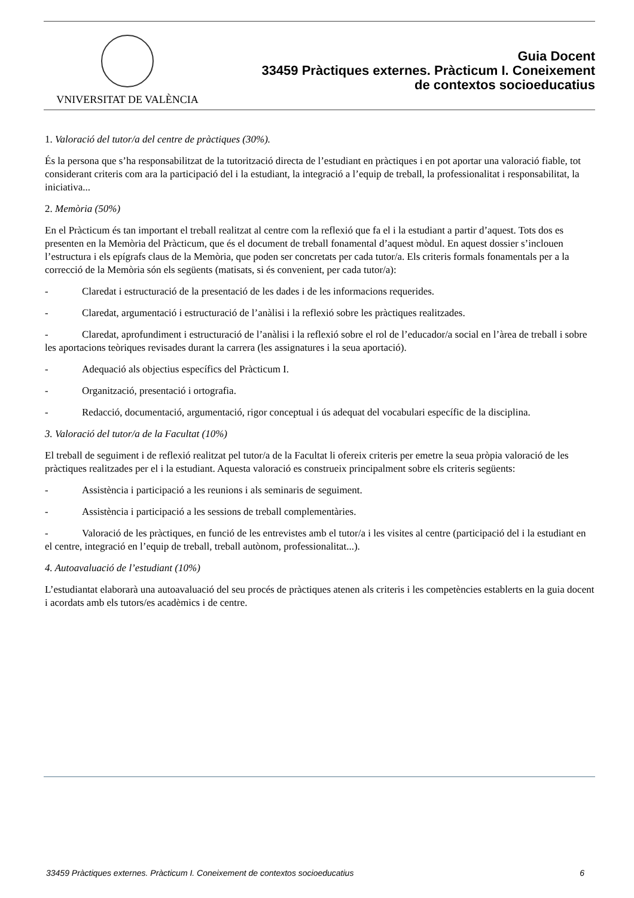VNIVERSITAT DE VALÈNCIA
Guia Docent
33459 Pràctiques externes. Pràcticum I. Coneixement
de contextos socioeducatius
1. Valoració del tutor/a del centre de pràctiques (30%).
És la persona que s’ha responsabilitzat de la tutorització directa de l’estudiant en pràctiques i en pot aportar una valoració fiable, tot considerant criteris com ara la participació del i la estudiant, la integració a l’equip de treball, la professionalitat i responsabilitat, la iniciativa...
2. Memòria (50%)
En el Pràcticum és tan important el treball realitzat al centre com la reflexió que fa el i la estudiant a partir d’aquest. Tots dos es presenten en la Memòria del Pràcticum, que és el document de treball fonamental d’aquest mòdul. En aquest dossier s’inclouen l’estructura i els epígrafs claus de la Memòria, que poden ser concretats per cada tutor/a. Els criteris formals fonamentals per a la correcció de la Memòria són els següents (matisats, si és convenient, per cada tutor/a):
- Claredat i estructuració de la presentació de les dades i de les informacions requerides.
- Claredat, argumentació i estructuració de l’anàlisi i la reflexió sobre les pràctiques realitzades.
- Claredat, aprofundiment i estructuració de l’anàlisi i la reflexió sobre el rol de l’educador/a social en l’àrea de treball i sobre les aportacions teòriques revisades durant la carrera (les assignatures i la seua aportació).
- Adequació als objectius específics del Pràcticum I.
- Organització, presentació i ortografia.
- Redacció, documentació, argumentació, rigor conceptual i ús adequat del vocabulari específic de la disciplina.
3. Valoració del tutor/a de la Facultat (10%)
El treball de seguiment i de reflexió realitzat pel tutor/a de la Facultat li ofereix criteris per emetre la seua pròpia valoració de les pràctiques realitzades per el i la estudiant. Aquesta valoració es construeix principalment sobre els criteris següents:
- Assistència i participació a les reunions i als seminaris de seguiment.
- Assistència i participació a les sessions de treball complementàries.
- Valoració de les pràctiques, en funció de les entrevistes amb el tutor/a i les visites al centre (participació del i la estudiant en el centre, integració en l’equip de treball, treball autònom, professionalitat...).
4. Autoavaluació de l’estudiant (10%)
L’estudiantat elaborarà una autoavaluació del seu procés de pràctiques atenen als criteris i les competències establerts en la guia docent i acordats amb els tutors/es acadèmics i de centre.
33459 Pràctiques externes. Pràcticum I. Coneixement de contextos socioeducatius 6